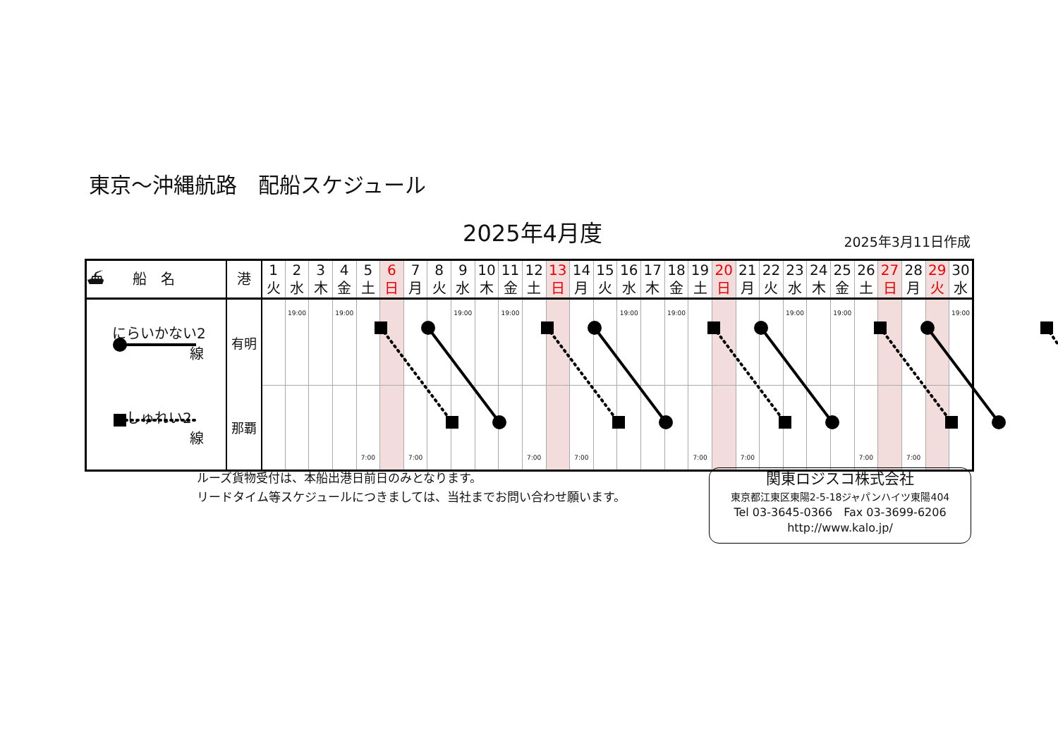東京～沖縄航路　配船スケジュール
2025年4月度 2025年3月11日作成
| ⛴ 船 名 | 港 | 1 火 | 2 水 | 3 木 | 4 金 | 5 土 | 6 日 | 7 月 | 8 火 | 9 水 | 10 木 | 11 金 | 12 土 | 13 日 | 14 月 | 15 火 | 16 水 | 17 木 | 18 金 | 19 土 | 20 日 | 21 月 | 22 火 | 23 水 | 24 木 | 25 金 | 26 土 | 27 日 | 28 月 | 29 火 | 30 水 |
| --- | --- | --- | --- | --- | --- | --- | --- | --- | --- | --- | --- | --- | --- | --- | --- | --- | --- | --- | --- | --- | --- | --- | --- | --- | --- | --- | --- | --- | --- | --- | --- |
| にらいかない2 線 | 有明 | | 19:00 | | 19:00 | | | | | 19:00 | | 19:00 | | | | | 19:00 | | 19:00 | | | | | 19:00 | | 19:00 | | | | | 19:00 |
| しゅれい2 線 | 那覇 | | | | | 7:00 | | 7:00 | | | | | 7:00 | | 7:00 | | | | | 7:00 | | 7:00 | | | | | 7:00 | | 7:00 | | |
ルーズ貨物受付は、本船出港日前日のみとなります。
リードタイム等スケジュールにつきましては、当社までお問い合わせ願います。
関東ロジスコ株式会社
東京都江東区東陽2-5-18ジャパンハイツ東陽404
Tel 03-3645-0366　Fax 03-3699-6206
http://www.kalo.jp/